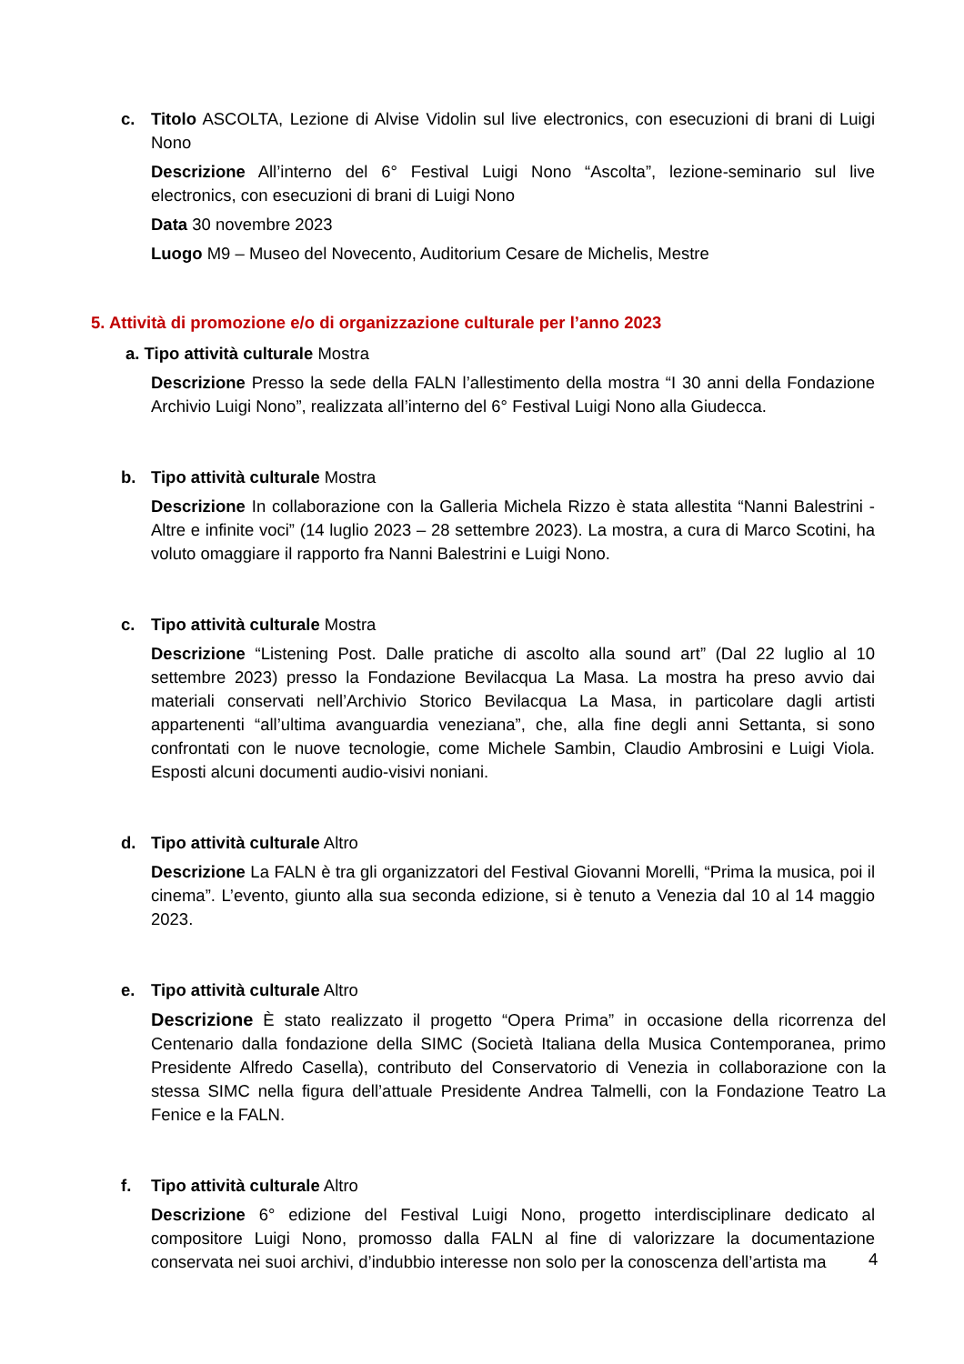c. Titolo ASCOLTA, Lezione di Alvise Vidolin sul live electronics, con esecuzioni di brani di Luigi Nono
Descrizione All’interno del 6° Festival Luigi Nono “Ascolta”, lezione-seminario sul live electronics, con esecuzioni di brani di Luigi Nono
Data 30 novembre 2023
Luogo M9 – Museo del Novecento, Auditorium Cesare de Michelis, Mestre
5. Attività di promozione e/o di organizzazione culturale per l’anno 2023
a. Tipo attività culturale Mostra
Descrizione Presso la sede della FALN l’allestimento della mostra “I 30 anni della Fondazione Archivio Luigi Nono”, realizzata all’interno del 6° Festival Luigi Nono alla Giudecca.
b. Tipo attività culturale Mostra
Descrizione In collaborazione con la Galleria Michela Rizzo è stata allestita “Nanni Balestrini - Altre e infinite voci” (14 luglio 2023 – 28 settembre 2023). La mostra, a cura di Marco Scotini, ha voluto omaggiare il rapporto fra Nanni Balestrini e Luigi Nono.
c. Tipo attività culturale Mostra
Descrizione “Listening Post. Dalle pratiche di ascolto alla sound art” (Dal 22 luglio al 10 settembre 2023) presso la Fondazione Bevilacqua La Masa. La mostra ha preso avvio dai materiali conservati nell’Archivio Storico Bevilacqua La Masa, in particolare dagli artisti appartenenti “all’ultima avanguardia veneziana”, che, alla fine degli anni Settanta, si sono confrontati con le nuove tecnologie, come Michele Sambin, Claudio Ambrosini e Luigi Viola. Esposti alcuni documenti audio-visivi noniani.
d. Tipo attività culturale Altro
Descrizione La FALN è tra gli organizzatori del Festival Giovanni Morelli, “Prima la musica, poi il cinema”. L’evento, giunto alla sua seconda edizione, si è tenuto a Venezia dal 10 al 14 maggio 2023.
e. Tipo attività culturale Altro
Descrizione È stato realizzato il progetto “Opera Prima” in occasione della ricorrenza del Centenario dalla fondazione della SIMC (Società Italiana della Musica Contemporanea, primo Presidente Alfredo Casella), contributo del Conservatorio di Venezia in collaborazione con la stessa SIMC nella figura dell’attuale Presidente Andrea Talmelli, con la Fondazione Teatro La Fenice e la FALN.
f. Tipo attività culturale Altro
Descrizione 6° edizione del Festival Luigi Nono, progetto interdisciplinare dedicato al compositore Luigi Nono, promosso dalla FALN al fine di valorizzare la documentazione conservata nei suoi archivi, d’indubbio interesse non solo per la conoscenza dell’artista ma
4